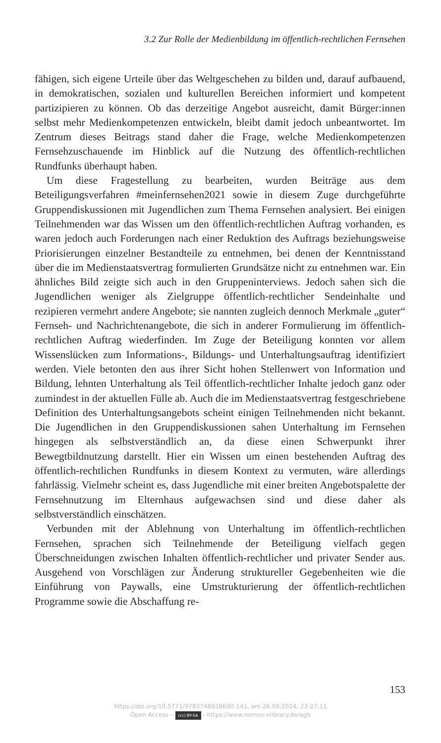3.2 Zur Rolle der Medienbildung im öffentlich-rechtlichen Fernsehen
fähigen, sich eigene Urteile über das Weltgeschehen zu bilden und, darauf aufbauend, in demokratischen, sozialen und kulturellen Bereichen informiert und kompetent partizipieren zu können. Ob das derzeitige Angebot ausreicht, damit Bürger:innen selbst mehr Medienkompetenzen entwickeln, bleibt damit jedoch unbeantwortet. Im Zentrum dieses Beitrags stand daher die Frage, welche Medienkompetenzen Fernsehzuschauende im Hinblick auf die Nutzung des öffentlich-rechtlichen Rundfunks überhaupt haben.
Um diese Fragestellung zu bearbeiten, wurden Beiträge aus dem Beteiligungsverfahren #meinfernsehen2021 sowie in diesem Zuge durchgeführte Gruppendiskussionen mit Jugendlichen zum Thema Fernsehen analysiert. Bei einigen Teilnehmenden war das Wissen um den öffentlich-rechtlichen Auftrag vorhanden, es waren jedoch auch Forderungen nach einer Reduktion des Auftrags beziehungsweise Priorisierungen einzelner Bestandteile zu entnehmen, bei denen der Kenntnisstand über die im Medienstaatsvertrag formulierten Grundsätze nicht zu entnehmen war. Ein ähnliches Bild zeigte sich auch in den Gruppeninterviews. Jedoch sahen sich die Jugendlichen weniger als Zielgruppe öffentlich-rechtlicher Sendeinhalte und rezipieren vermehrt andere Angebote; sie nannten zugleich dennoch Merkmale „guter“ Fernseh- und Nachrichtenangebote, die sich in anderer Formulierung im öffentlich-rechtlichen Auftrag wiederfinden. Im Zuge der Beteiligung konnten vor allem Wissenslücken zum Informations-, Bildungs- und Unterhaltungsauftrag identifiziert werden. Viele betonten den aus ihrer Sicht hohen Stellenwert von Information und Bildung, lehnten Unterhaltung als Teil öffentlich-rechtlicher Inhalte jedoch ganz oder zumindest in der aktuellen Fülle ab. Auch die im Medienstaatsvertrag festgeschriebene Definition des Unterhaltungsangebots scheint einigen Teilnehmenden nicht bekannt. Die Jugendlichen in den Gruppendiskussionen sahen Unterhaltung im Fernsehen hingegen als selbstverständlich an, da diese einen Schwerpunkt ihrer Bewegtbildnutzung darstellt. Hier ein Wissen um einen bestehenden Auftrag des öffentlich-rechtlichen Rundfunks in diesem Kontext zu vermuten, wäre allerdings fahrlässig. Vielmehr scheint es, dass Jugendliche mit einer breiten Angebotspalette der Fernsehnutzung im Elternhaus aufgewachsen sind und diese daher als selbstverständlich einschätzen.
Verbunden mit der Ablehnung von Unterhaltung im öffentlich-rechtlichen Fernsehen, sprachen sich Teilnehmende der Beteiligung vielfach gegen Überschneidungen zwischen Inhalten öffentlich-rechtlicher und privater Sender aus. Ausgehend von Vorschlägen zur Änderung struktureller Gegebenheiten wie die Einführung von Paywalls, eine Umstrukturierung der öffentlich-rechtlichen Programme sowie die Abschaffung re-
153
https://doi.org/10.5771/9783748928690-141, am 26.09.2024, 23:27:11
Open Access – (cc) BY-SA - https://www.nomos-elibrary.de/agb